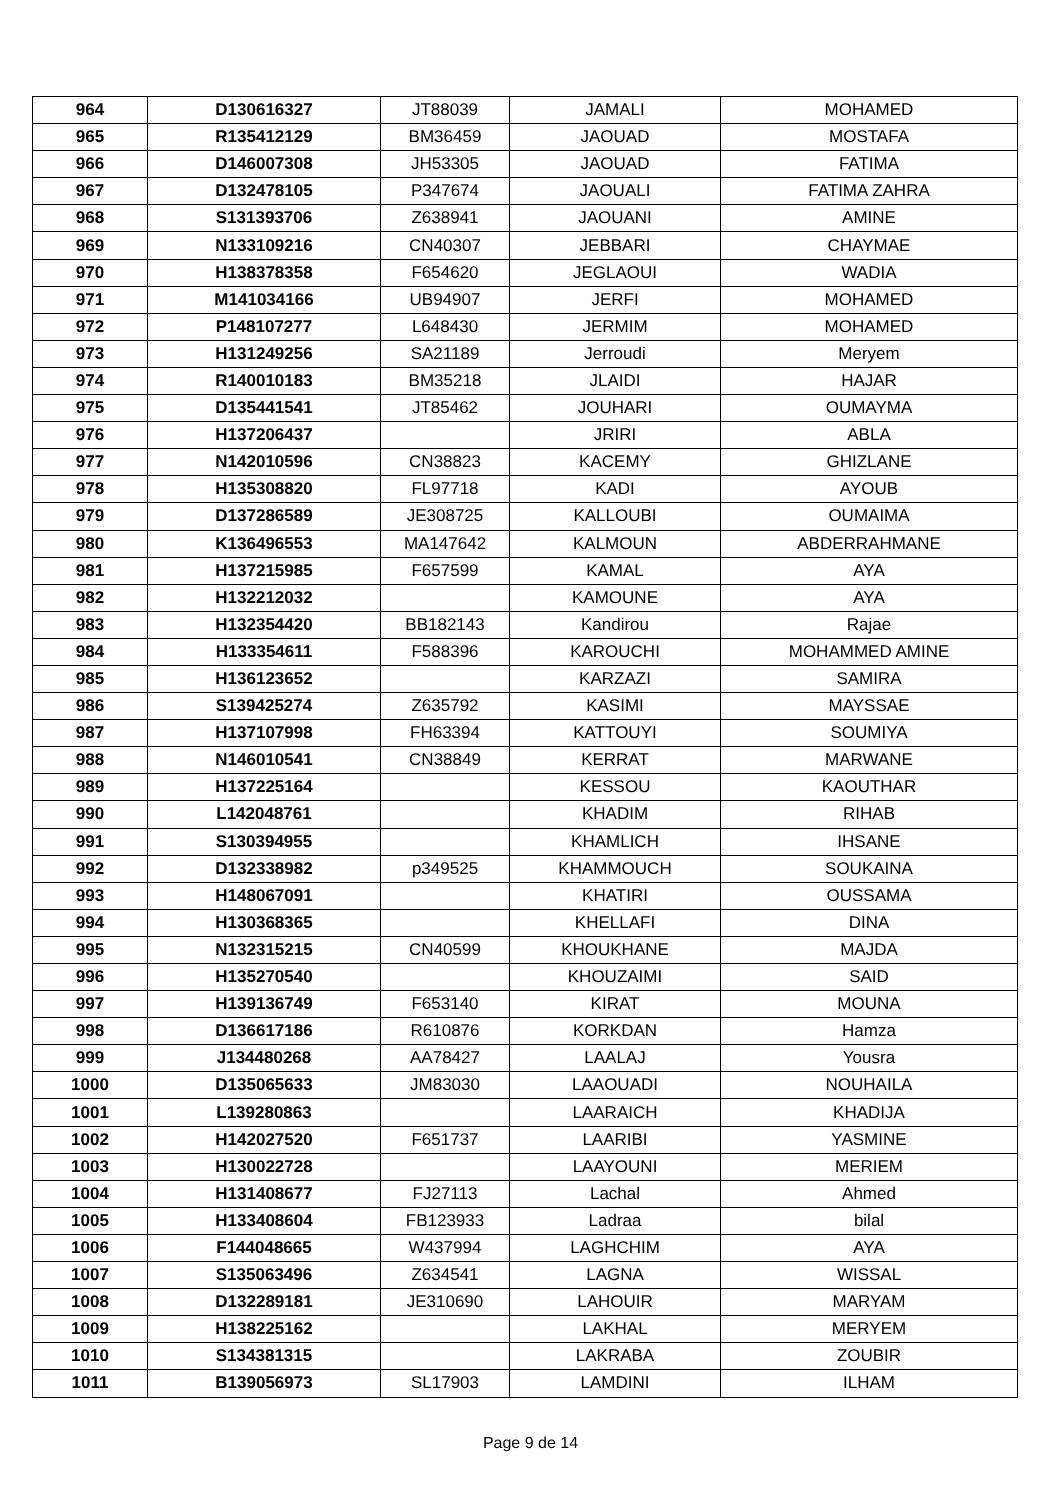| 964 | D130616327 | JT88039 | JAMALI | MOHAMED |
| 965 | R135412129 | BM36459 | JAOUAD | MOSTAFA |
| 966 | D146007308 | JH53305 | JAOUAD | FATIMA |
| 967 | D132478105 | P347674 | JAOUALI | FATIMA ZAHRA |
| 968 | S131393706 | Z638941 | JAOUANI | AMINE |
| 969 | N133109216 | CN40307 | JEBBARI | CHAYMAE |
| 970 | H138378358 | F654620 | JEGLAOUI | WADIA |
| 971 | M141034166 | UB94907 | JERFI | MOHAMED |
| 972 | P148107277 | L648430 | JERMIM | MOHAMED |
| 973 | H131249256 | SA21189 | Jerroudi | Meryem |
| 974 | R140010183 | BM35218 | JLAIDI | HAJAR |
| 975 | D135441541 | JT85462 | JOUHARI | OUMAYMA |
| 976 | H137206437 | | JRIRI | ABLA |
| 977 | N142010596 | CN38823 | KACEMY | GHIZLANE |
| 978 | H135308820 | FL97718 | KADI | AYOUB |
| 979 | D137286589 | JE308725 | KALLOUBI | OUMAIMA |
| 980 | K136496553 | MA147642 | KALMOUN | ABDERRAHMANE |
| 981 | H137215985 | F657599 | KAMAL | AYA |
| 982 | H132212032 | | KAMOUNE | AYA |
| 983 | H132354420 | BB182143 | Kandirou | Rajae |
| 984 | H133354611 | F588396 | KAROUCHI | MOHAMMED AMINE |
| 985 | H136123652 | | KARZAZI | SAMIRA |
| 986 | S139425274 | Z635792 | KASIMI | MAYSSAE |
| 987 | H137107998 | FH63394 | KATTOUYI | SOUMIYA |
| 988 | N146010541 | CN38849 | KERRAT | MARWANE |
| 989 | H137225164 | | KESSOU | KAOUTHAR |
| 990 | L142048761 | | KHADIM | RIHAB |
| 991 | S130394955 | | KHAMLICH | IHSANE |
| 992 | D132338982 | p349525 | KHAMMOUCH | SOUKAINA |
| 993 | H148067091 | | KHATIRI | OUSSAMA |
| 994 | H130368365 | | KHELLAFI | DINA |
| 995 | N132315215 | CN40599 | KHOUKHANE | MAJDA |
| 996 | H135270540 | | KHOUZAIMI | SAID |
| 997 | H139136749 | F653140 | KIRAT | MOUNA |
| 998 | D136617186 | R610876 | KORKDAN | Hamza |
| 999 | J134480268 | AA78427 | LAALAJ | Yousra |
| 1000 | D135065633 | JM83030 | LAAOUADI | NOUHAILA |
| 1001 | L139280863 | | LAARAICH | KHADIJA |
| 1002 | H142027520 | F651737 | LAARIBI | YASMINE |
| 1003 | H130022728 | | LAAYOUNI | MERIEM |
| 1004 | H131408677 | FJ27113 | Lachal | Ahmed |
| 1005 | H133408604 | FB123933 | Ladraa | bilal |
| 1006 | F144048665 | W437994 | LAGHCHIM | AYA |
| 1007 | S135063496 | Z634541 | LAGNA | WISSAL |
| 1008 | D132289181 | JE310690 | LAHOUIR | MARYAM |
| 1009 | H138225162 | | LAKHAL | MERYEM |
| 1010 | S134381315 | | LAKRABA | ZOUBIR |
| 1011 | B139056973 | SL17903 | LAMDINI | ILHAM |
Page 9 de 14